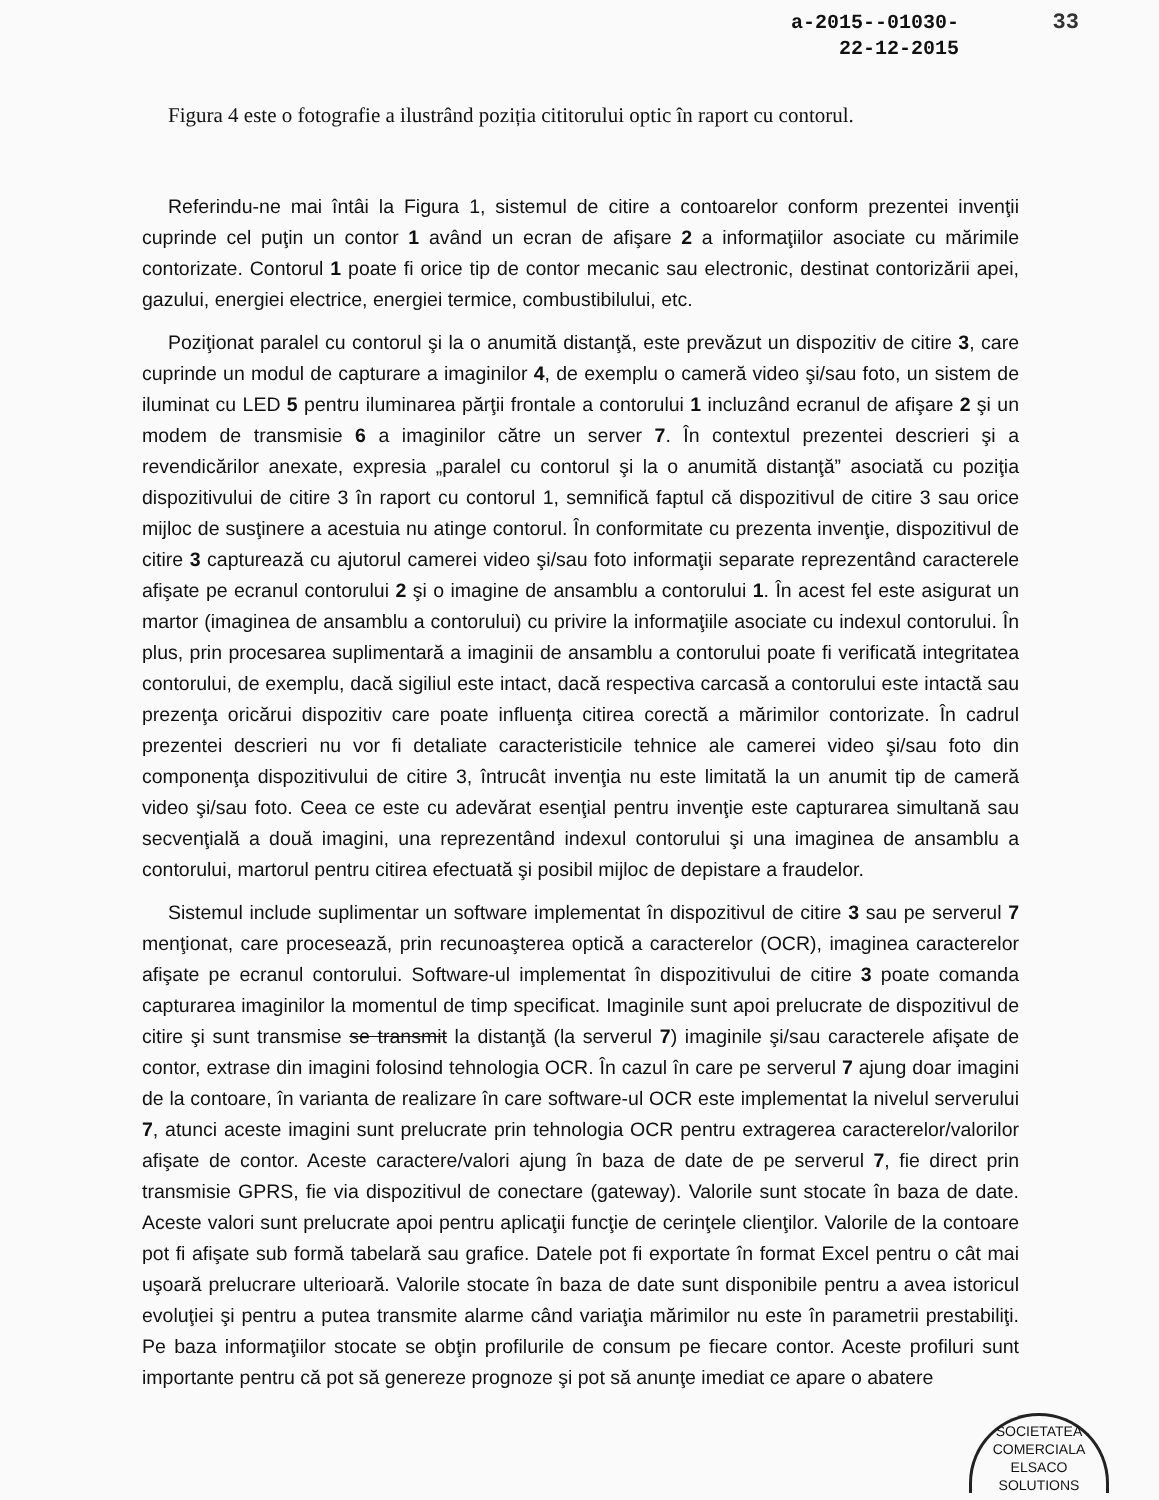33 a-2015--01030-
22-12-2015
Figura 4 este o fotografie a ilustrând poziția cititorului optic în raport cu contorul.
Referindu-ne mai întâi la Figura 1, sistemul de citire a contoarelor conform prezentei invenţii cuprinde cel puţin un contor 1 având un ecran de afişare 2 a informaţiilor asociate cu mărimile contorizate. Contorul 1 poate fi orice tip de contor mecanic sau electronic, destinat contorizării apei, gazului, energiei electrice, energiei termice, combustibilului, etc.
Poziţionat paralel cu contorul şi la o anumită distanţă, este prevăzut un dispozitiv de citire 3, care cuprinde un modul de capturare a imaginilor 4, de exemplu o cameră video şi/sau foto, un sistem de iluminat cu LED 5 pentru iluminarea părţii frontale a contorului 1 incluzând ecranul de afişare 2 şi un modem de transmisie 6 a imaginilor către un server 7. În contextul prezentei descrieri şi a revendicărilor anexate, expresia „paralel cu contorul şi la o anumită distanţă” asociată cu poziţia dispozitivului de citire 3 în raport cu contorul 1, semnifică faptul că dispozitivul de citire 3 sau orice mijloc de susţinere a acestuia nu atinge contorul. În conformitate cu prezenta invenţie, dispozitivul de citire 3 capturează cu ajutorul camerei video şi/sau foto informaţii separate reprezentând caracterele afişate pe ecranul contorului 2 şi o imagine de ansamblu a contorului 1. În acest fel este asigurat un martor (imaginea de ansamblu a contorului) cu privire la informaţiile asociate cu indexul contorului. În plus, prin procesarea suplimentară a imaginii de ansamblu a contorului poate fi verificată integritatea contorului, de exemplu, dacă sigiliul este intact, dacă respectiva carcasă a contorului este intactă sau prezenţa oricărui dispozitiv care poate influenţa citirea corectă a mărimilor contorizate. În cadrul prezentei descrieri nu vor fi detaliate caracteristicile tehnice ale camerei video şi/sau foto din componenţa dispozitivului de citire 3, întrucât invenţia nu este limitată la un anumit tip de cameră video şi/sau foto. Ceea ce este cu adevărat esenţial pentru invenţie este capturarea simultană sau secvenţială a două imagini, una reprezentând indexul contorului şi una imaginea de ansamblu a contorului, martorul pentru citirea efectuată şi posibil mijloc de depistare a fraudelor.
Sistemul include suplimentar un software implementat în dispozitivul de citire 3 sau pe serverul 7 menţionat, care procesează, prin recunoaşterea optică a caracterelor (OCR), imaginea caracterelor afişate pe ecranul contorului. Software-ul implementat în dispozitivului de citire 3 poate comanda capturarea imaginilor la momentul de timp specificat. Imaginile sunt apoi prelucrate de dispozitivul de citire şi sunt transmise se transmit la distanţă (la serverul 7) imaginile şi/sau caracterele afişate de contor, extrase din imagini folosind tehnologia OCR. În cazul în care pe serverul 7 ajung doar imagini de la contoare, în varianta de realizare în care software-ul OCR este implementat la nivelul serverului 7, atunci aceste imagini sunt prelucrate prin tehnologia OCR pentru extragerea caracterelor/valorilor afişate de contor. Aceste caractere/valori ajung în baza de date de pe serverul 7, fie direct prin transmisie GPRS, fie via dispozitivul de conectare (gateway). Valorile sunt stocate în baza de date. Aceste valori sunt prelucrate apoi pentru aplicaţii funcţie de cerinţele clienţilor. Valorile de la contoare pot fi afişate sub formă tabelară sau grafice. Datele pot fi exportate în format Excel pentru o cât mai uşoară prelucrare ulterioară. Valorile stocate în baza de date sunt disponibile pentru a avea istoricul evoluţiei şi pentru a putea transmite alarme când variaţia mărimilor nu este în parametrii prestabiliţi. Pe baza informaţiilor stocate se obţin profilurile de consum pe fiecare contor. Aceste profiluri sunt importante pentru că pot să genereze prognoze şi pot să anunţe imediat ce apare o abatere
SOCIETATEA COMERCIALA
ELSACO
SOLUTIONS